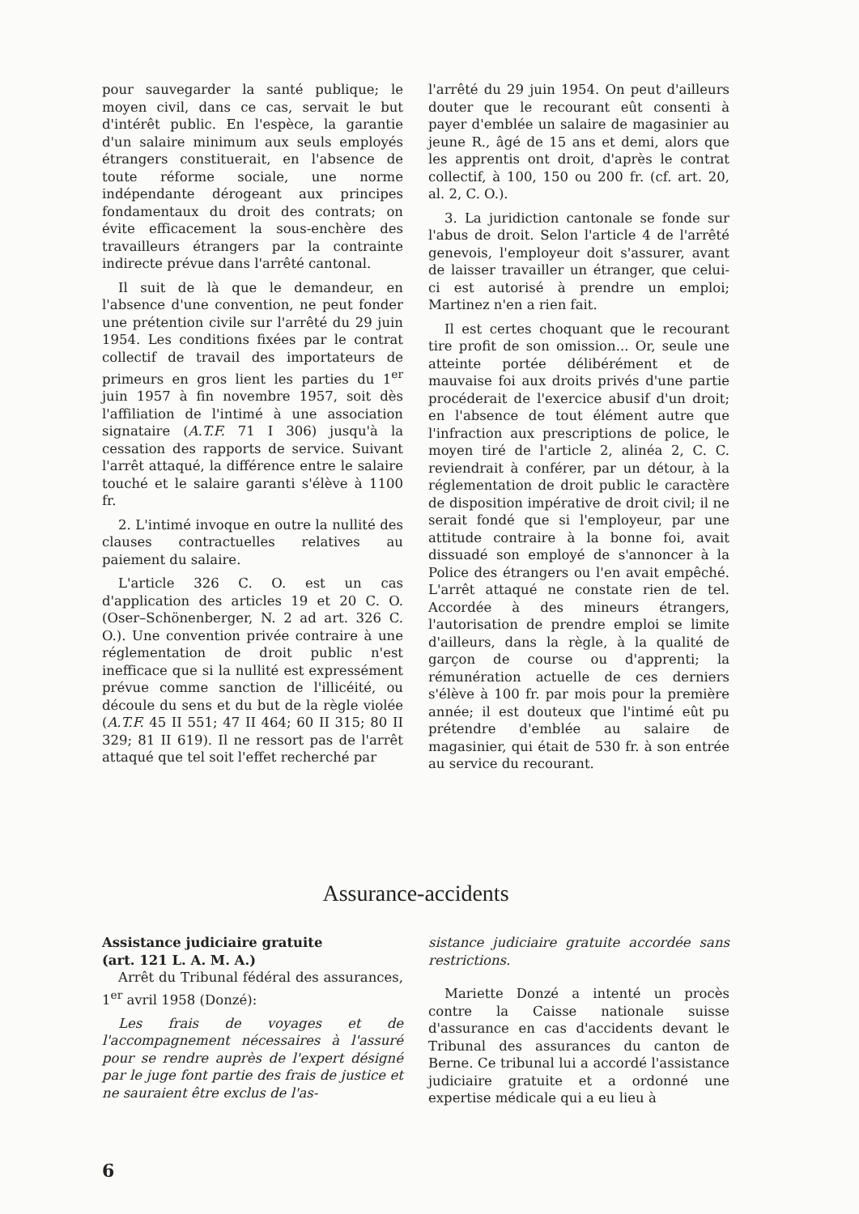pour sauvegarder la santé publique; le moyen civil, dans ce cas, servait le but d'intérêt public. En l'espèce, la garantie d'un salaire minimum aux seuls employés étrangers constituerait, en l'absence de toute réforme sociale, une norme indépendante dérogeant aux principes fondamentaux du droit des contrats; on évite efficacement la sous-enchère des travailleurs étrangers par la contrainte indirecte prévue dans l'arrêté cantonal.
Il suit de là que le demandeur, en l'absence d'une convention, ne peut fonder une prétention civile sur l'arrêté du 29 juin 1954. Les conditions fixées par le contrat collectif de travail des importateurs de primeurs en gros lient les parties du 1<sup>er</sup> juin 1957 à fin novembre 1957, soit dès l'affiliation de l'intimé à une association signataire (A.T.F. 71 I 306) jusqu'à la cessation des rapports de service. Suivant l'arrêt attaqué, la différence entre le salaire touché et le salaire garanti s'élève à 1100 fr.
2. L'intimé invoque en outre la nullité des clauses contractuelles relatives au paiement du salaire.
L'article 326 C. O. est un cas d'application des articles 19 et 20 C. O. (Oser–Schönenberger, N. 2 ad art. 326 C. O.). Une convention privée contraire à une réglementation de droit public n'est inefficace que si la nullité est expressément prévue comme sanction de l'illicéité, ou découle du sens et du but de la règle violée (A.T.F. 45 II 551; 47 II 464; 60 II 315; 80 II 329; 81 II 619). Il ne ressort pas de l'arrêt attaqué que tel soit l'effet recherché par
l'arrêté du 29 juin 1954. On peut d'ailleurs douter que le recourant eût consenti à payer d'emblée un salaire de magasinier au jeune R., âgé de 15 ans et demi, alors que les apprentis ont droit, d'après le contrat collectif, à 100, 150 ou 200 fr. (cf. art. 20, al. 2, C. O.).
3. La juridiction cantonale se fonde sur l'abus de droit. Selon l'article 4 de l'arrêté genevois, l'employeur doit s'assurer, avant de laisser travailler un étranger, que celui-ci est autorisé à prendre un emploi; Martinez n'en a rien fait.
Il est certes choquant que le recourant tire profit de son omission... Or, seule une atteinte portée délibérément et de mauvaise foi aux droits privés d'une partie procéderait de l'exercice abusif d'un droit; en l'absence de tout élément autre que l'infraction aux prescriptions de police, le moyen tiré de l'article 2, alinéa 2, C. C. reviendrait à conférer, par un détour, à la réglementation de droit public le caractère de disposition impérative de droit civil; il ne serait fondé que si l'employeur, par une attitude contraire à la bonne foi, avait dissuadé son employé de s'annoncer à la Police des étrangers ou l'en avait empêché. L'arrêt attaqué ne constate rien de tel. Accordée à des mineurs étrangers, l'autorisation de prendre emploi se limite d'ailleurs, dans la règle, à la qualité de garçon de course ou d'apprenti; la rémunération actuelle de ces derniers s'élève à 100 fr. par mois pour la première année; il est douteux que l'intimé eût pu prétendre d'emblée au salaire de magasinier, qui était de 530 fr. à son entrée au service du recourant.
Assurance-accidents
Assistance judiciaire gratuite
(art. 121 L. A. M. A.)
Arrêt du Tribunal fédéral des assurances, 1<sup>er</sup> avril 1958 (Donzé):
Les frais de voyages et de l'accompagnement nécessaires à l'assuré pour se rendre auprès de l'expert désigné par le juge font partie des frais de justice et ne sauraient être exclus de l'as-
sistance judiciaire gratuite accordée sans restrictions.
Mariette Donzé a intenté un procès contre la Caisse nationale suisse d'assurance en cas d'accidents devant le Tribunal des assurances du canton de Berne. Ce tribunal lui a accordé l'assistance judiciaire gratuite et a ordonné une expertise médicale qui a eu lieu à
6